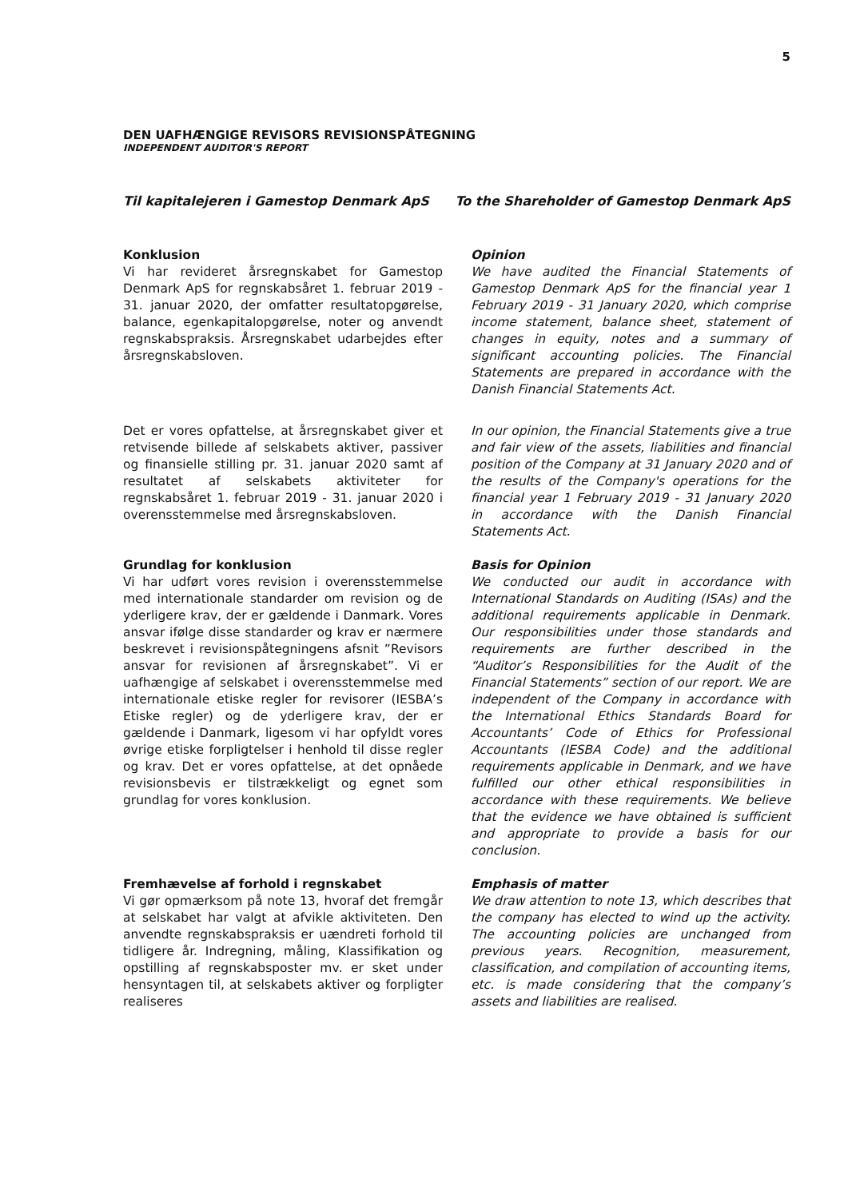5
DEN UAFHÆNGIGE REVISORS REVISIONSPÅTEGNING
INDEPENDENT AUDITOR'S REPORT
Til kapitalejeren i Gamestop Denmark ApS
To the Shareholder of Gamestop Denmark ApS
Konklusion
Vi har revideret årsregnskabet for Gamestop Denmark ApS for regnskabsåret 1. februar 2019 - 31. januar 2020, der omfatter resultatopgørelse, balance, egenkapitalopgørelse, noter og anvendt regnskabspraksis. Årsregnskabet udarbejdes efter årsregnskabsloven.
Opinion
We have audited the Financial Statements of Gamestop Denmark ApS for the financial year 1 February 2019 - 31 January 2020, which comprise income statement, balance sheet, statement of changes in equity, notes and a summary of significant accounting policies. The Financial Statements are prepared in accordance with the Danish Financial Statements Act.
Det er vores opfattelse, at årsregnskabet giver et retvisende billede af selskabets aktiver, passiver og finansielle stilling pr. 31. januar 2020 samt af resultatet af selskabets aktiviteter for regnskabsåret 1. februar 2019 - 31. januar 2020 i overensstemmelse med årsregnskabsloven.
In our opinion, the Financial Statements give a true and fair view of the assets, liabilities and financial position of the Company at 31 January 2020 and of the results of the Company's operations for the financial year 1 February 2019 - 31 January 2020 in accordance with the Danish Financial Statements Act.
Grundlag for konklusion
Vi har udført vores revision i overensstemmelse med internationale standarder om revision og de yderligere krav, der er gældende i Danmark. Vores ansvar ifølge disse standarder og krav er nærmere beskrevet i revisionspåtegningens afsnit ”Revisors ansvar for revisionen af årsregnskabet”. Vi er uafhængige af selskabet i overensstemmelse med internationale etiske regler for revisorer (IESBA’s Etiske regler) og de yderligere krav, der er gældende i Danmark, ligesom vi har opfyldt vores øvrige etiske forpligtelser i henhold til disse regler og krav. Det er vores opfattelse, at det opnåede revisionsbevis er tilstrækkeligt og egnet som grundlag for vores konklusion.
Basis for Opinion
We conducted our audit in accordance with International Standards on Auditing (ISAs) and the additional requirements applicable in Denmark. Our responsibilities under those standards and requirements are further described in the “Auditor’s Responsibilities for the Audit of the Financial Statements” section of our report. We are independent of the Company in accordance with the International Ethics Standards Board for Accountants’ Code of Ethics for Professional Accountants (IESBA Code) and the additional requirements applicable in Denmark, and we have fulfilled our other ethical responsibilities in accordance with these requirements. We believe that the evidence we have obtained is sufficient and appropriate to provide a basis for our conclusion.
Fremhævelse af forhold i regnskabet
Vi gør opmærksom på note 13, hvoraf det fremgår at selskabet har valgt at afvikle aktiviteten. Den anvendte regnskabspraksis er uændreti forhold til tidligere år. Indregning, måling, Klassifikation og opstilling af regnskabsposter mv. er sket under hensyntagen til, at selskabets aktiver og forpligter realiseres
Emphasis of matter
We draw attention to note 13, which describes that the company has elected to wind up the activity. The accounting policies are unchanged from previous years. Recognition, measurement, classification, and compilation of accounting items, etc. is made considering that the company’s assets and liabilities are realised.